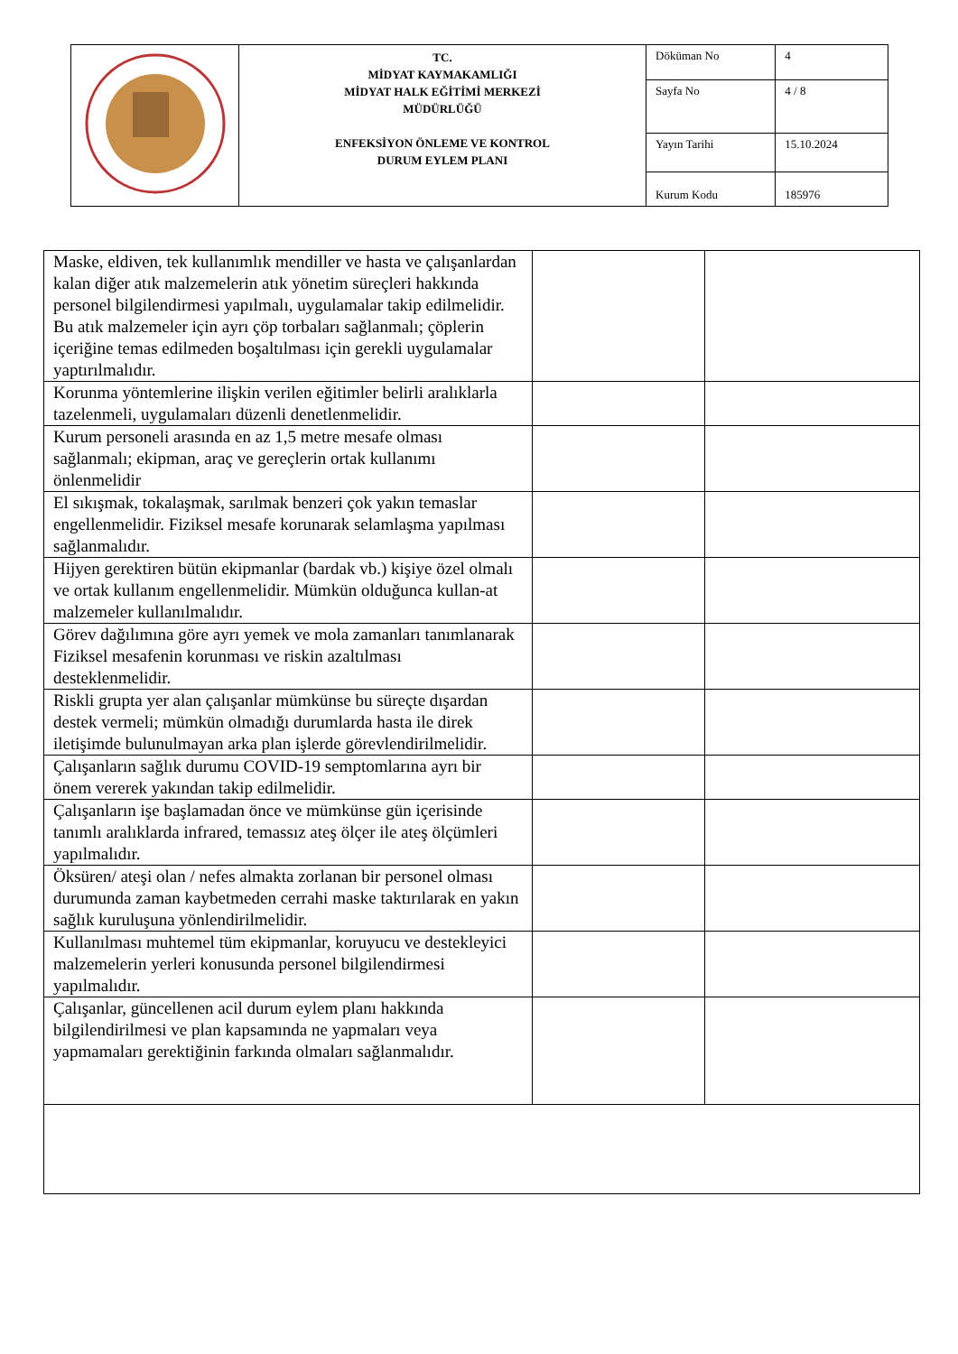| | TC. MİDYAT KAYMAKAMLIĞI MİDYAT HALK EĞİTİMİ MERKEZİ MÜDÜRLÜĞÜ ENFEKSİYON ÖNLEME VE KONTROL DURUM EYLEM PLANI | Döküman No | 4 |
| | | Sayfa No | 4 / 8 |
| | | Yayın Tarihi | 15.10.2024 |
| | | Kurum Kodu | 185976 |
| Maske, eldiven, tek kullanımlık mendiller ve hasta ve çalışanlardan kalan diğer atık malzemelerin atık yönetim süreçleri hakkında personel bilgilendirmesi yapılmalı, uygulamalar takip edilmelidir. Bu atık malzemeler için ayrı çöp torbaları sağlanmalı; çöplerin içeriğine temas edilmeden boşaltılması için gerekli uygulamalar yaptırılmalıdır. | | |
| Korunma yöntemlerine ilişkin verilen eğitimler belirli aralıklarla tazelenmeli, uygulamaları düzenli denetlenmelidir. | | |
| Kurum personeli arasında en az 1,5 metre mesafe olması sağlanmalı; ekipman, araç ve gereçlerin ortak kullanımı önlenmelidir | | |
| El sıkışmak, tokalaşmak, sarılmak benzeri çok yakın temaslar engellenmelidir. Fiziksel mesafe korunarak selamlaşma yapılması sağlanmalıdır. | | |
| Hijyen gerektiren bütün ekipmanlar (bardak vb.) kişiye özel olmalı ve ortak kullanım engellenmelidir. Mümkün olduğunca kullan-at malzemeler kullanılmalıdır. | | |
| Görev dağılımına göre ayrı yemek ve mola zamanları tanımlanarak Fiziksel mesafenin korunması ve riskin azaltılması desteklenmelidir. | | |
| Riskli grupta yer alan çalışanlar mümkünse bu süreçte dışardan destek vermeli; mümkün olmadığı durumlarda hasta ile direk iletişimde bulunulmayan arka plan işlerde görevlendirilmelidir. | | |
| Çalışanların sağlık durumu COVID-19 semptomlarına ayrı bir önem vererek yakından takip edilmelidir. | | |
| Çalışanların işe başlamadan önce ve mümkünse gün içerisinde tanımlı aralıklarda infrared, temassız ateş ölçer ile ateş ölçümleri yapılmalıdır. | | |
| Öksüren/ ateşi olan / nefes almakta zorlanan bir personel olması durumunda zaman kaybetmeden cerrahi maske taktırılarak en yakın sağlık kuruluşuna yönlendirilmelidir. | | |
| Kullanılması muhtemel tüm ekipmanlar, koruyucu ve destekleyici malzemelerin yerleri konusunda personel bilgilendirmesi yapılmalıdır. | | |
| Çalışanlar, güncellenen acil durum eylem planı hakkında bilgilendirilmesi ve plan kapsamında ne yapmaları veya yapmamaları gerektiğinin farkında olmaları sağlanmalıdır. | | |